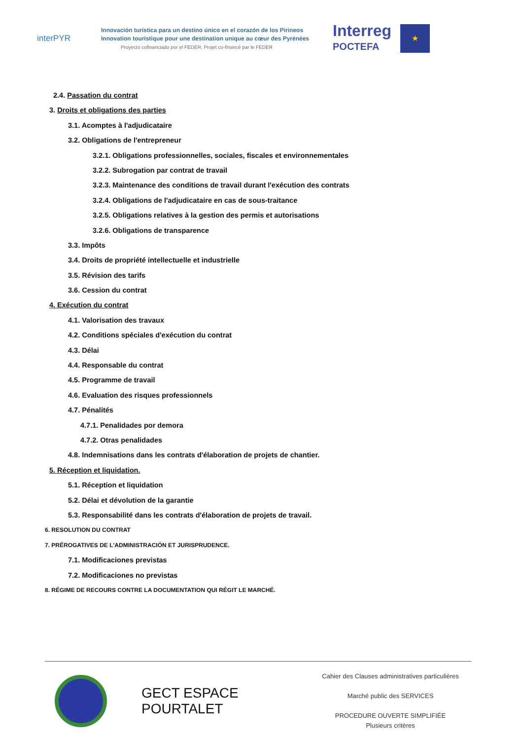interPYR
Innovación turística para un destino único en el corazón de los Pirineos
Innovation touristique pour une destination unique au cœur des Pyrénées
Proyecto cofinanciado por el FEDER. Projet co-financé par le FEDER
Interreg
POCTEFA
★
2.4. Passation du contrat
3. Droits et obligations des parties
3.1. Acomptes à l'adjudicataire
3.2. Obligations de l'entrepreneur
3.2.1. Obligations professionnelles, sociales, fiscales et environnementales
3.2.2. Subrogation par contrat de travail
3.2.3. Maintenance des conditions de travail durant l'exécution des contrats
3.2.4. Obligations de l'adjudicataire en cas de sous-traitance
3.2.5. Obligations relatives à la gestion des permis et autorisations
3.2.6. Obligations de transparence
3.3. Impôts
3.4. Droits de propriété intellectuelle et industrielle
3.5. Révision des tarifs
3.6. Cession du contrat
4. Exécution du contrat
4.1. Valorisation des travaux
4.2. Conditions spéciales d'exécution du contrat
4.3. Délai
4.4. Responsable du contrat
4.5. Programme de travail
4.6. Evaluation des risques professionnels
4.7. Pénalités
4.7.1. Penalidades por demora
4.7.2. Otras penalidades
4.8. Indemnisations dans les contrats d'élaboration de projets de chantier.
5. Réception et liquidation.
5.1. Réception et liquidation
5.2. Délai et dévolution de la garantie
5.3. Responsabilité dans les contrats d'élaboration de projets de travail.
6. RESOLUTION DU CONTRAT
7. PRÉROGATIVES DE L'ADMINISTRACIÓN ET JURISPRUDENCE.
7.1. Modificaciones previstas
7.2. Modificaciones no previstas
8. RÉGIME DE RECOURS CONTRE LA DOCUMENTATION QUI RÉGIT LE MARCHÉ.
GECT ESPACE POURTALET
Cahier des Clauses administratives particulières
Marché public des SERVICES
PROCEDURE OUVERTE SIMPLIFIÉE
Plusieurs critères